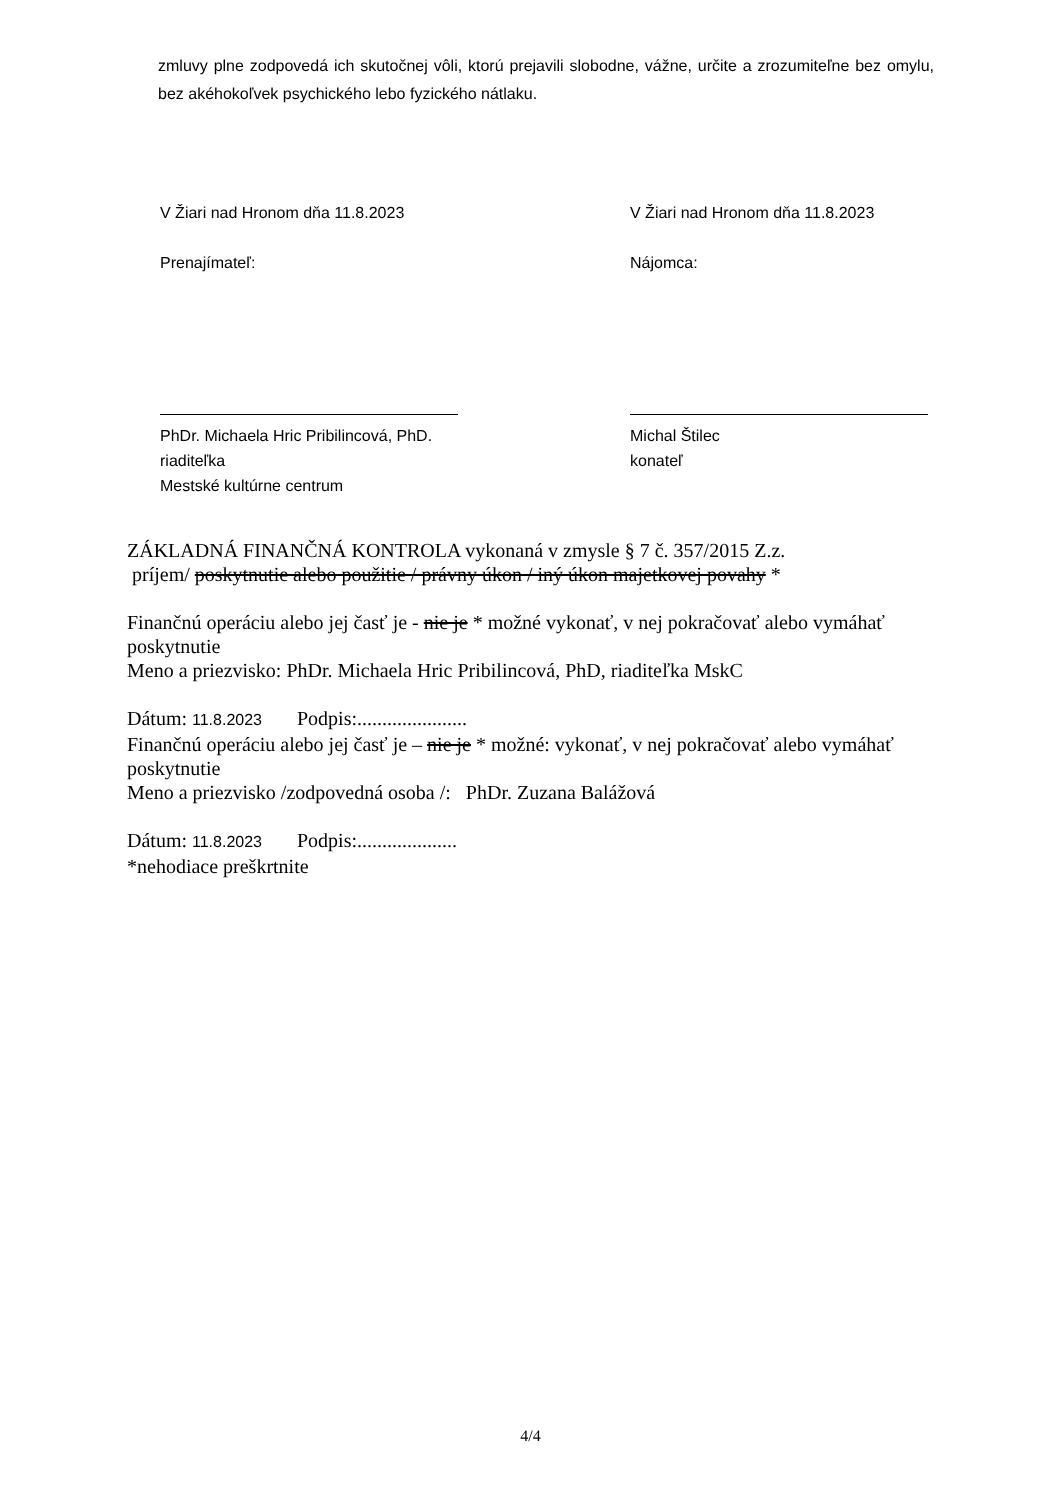zmluvy plne zodpovedá ich skutočnej vôli, ktorú prejavili slobodne, vážne, určite a zrozumiteľne bez omylu, bez akéhokoľvek psychického lebo fyzického nátlaku.
V Žiari nad Hronom dňa 11.8.2023
Prenajímateľ:
PhDr. Michaela Hric Pribilincová, PhD.
riaditeľka
Mestské kultúrne centrum
V Žiari nad Hronom dňa 11.8.2023
Nájomca:
Michal Štilec
konateľ
ZÁKLADNÁ FINANČNÁ KONTROLA vykonaná v zmysle § 7 č. 357/2015 Z.z.
príjem/ poskytnutie alebo použitie / právny úkon / iný úkon majetkovej povahy *
Finančnú operáciu alebo jej časť je - nie je * možné vykonať, v nej pokračovať alebo vymáhať poskytnutie
Meno a priezvisko: PhDr. Michaela Hric Pribilincová, PhD, riaditeľka MskC
Dátum: 11.8.2023 Podpis:......................
Finančnú operáciu alebo jej časť je – nie je * možné: vykonať, v nej pokračovať alebo vymáhať poskytnutie
Meno a priezvisko /zodpovedná osoba /: PhDr. Zuzana Balážová
Dátum: 11.8.2023 Podpis:....................
*nehodiace preškrtnite
4/4